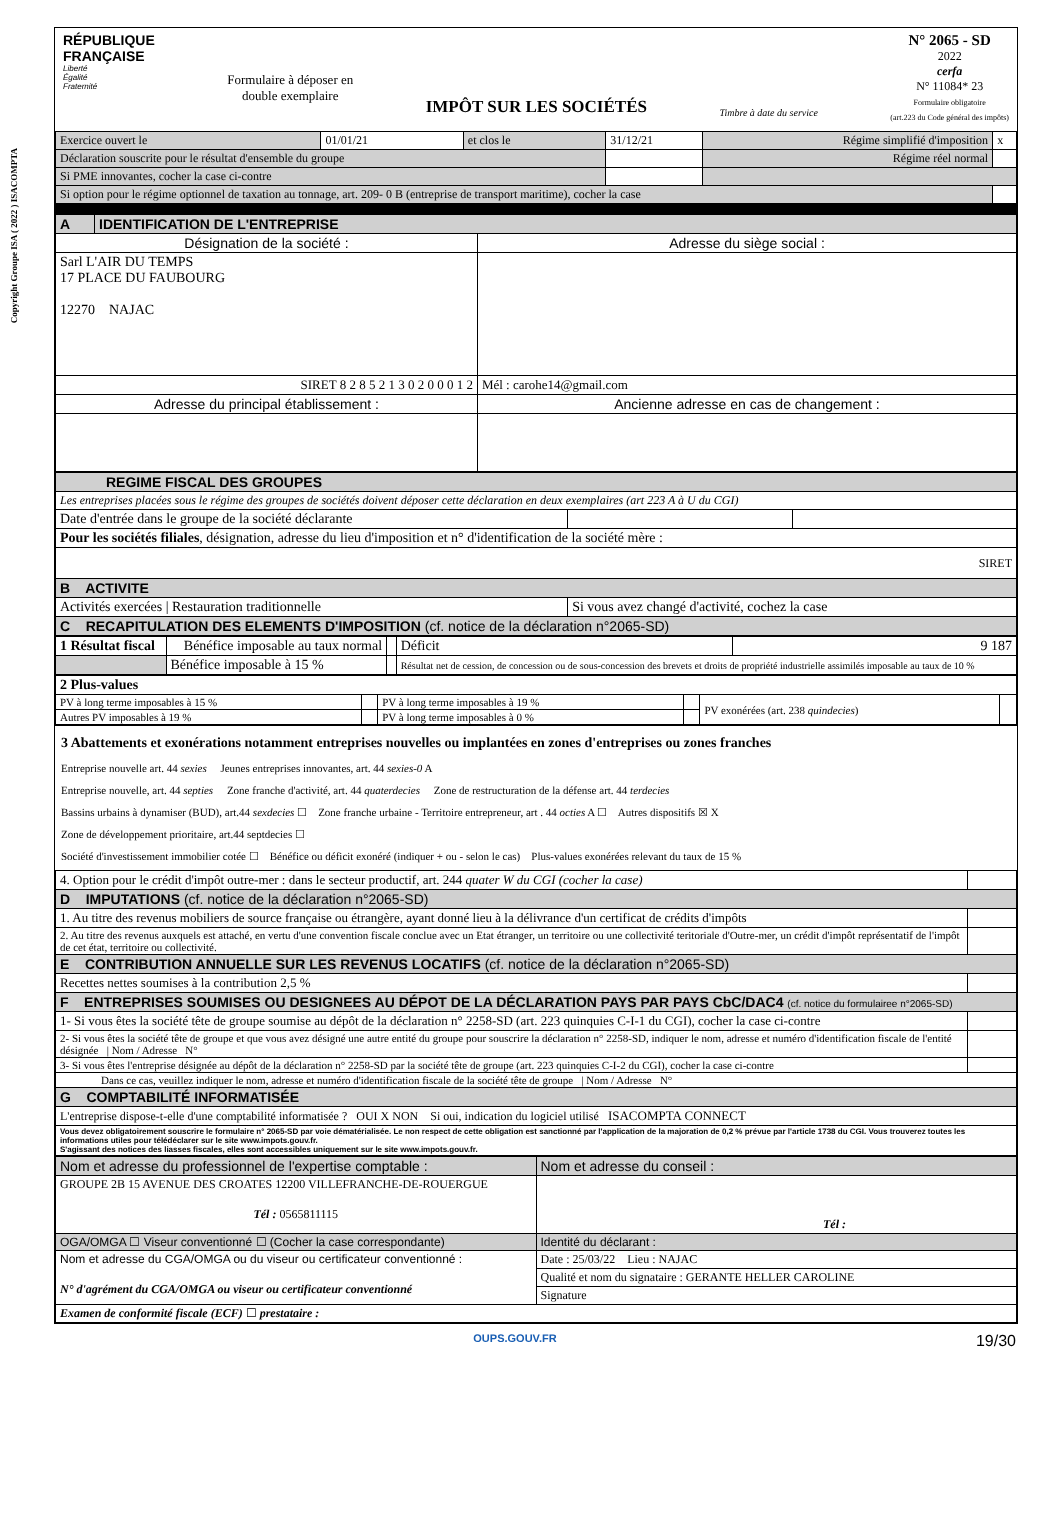Copyright Groupe ISA ( 2022 ) ISACOMPTA
RÉPUBLIQUE
FRANÇAISE
Liberté
Égalité
Fraternité
Formulaire à déposer en
double exemplaire
IMPÔT SUR LES SOCIÉTÉS
Timbre à date du service
N° 2065 - SD
2022
cerfa
N° 11084* 23
Formulaire obligatoire
(art.223 du Code général des impôts)
| Exercice ouvert le | 01/01/21 | et clos le | 31/12/21 | Régime simplifié d'imposition | x |
| Déclaration souscrite pour le résultat d'ensemble du groupe | | | | Régime réel normal | |
| Si PME innovantes, cocher la case ci-contre | | | | | |
| Si option pour le régime optionnel de taxation au tonnage, art. 209- 0 B (entreprise de transport maritime), cocher la case | | | | | |
| A | IDENTIFICATION DE L'ENTREPRISE | |
| Désignation de la société : | | Adresse du siège social : |
| Sarl L'AIR DU TEMPS 17 PLACE DU FAUBOURG 12270 NAJAC | | |
| SIRET 8 2 8 5 2 1 3 0 2 0 0 0 1 2 | | Mél : carohe14@gmail.com |
| Adresse du principal établissement : | | Ancienne adresse en cas de changement : |
| REGIME FISCAL DES GROUPES | | |
| Les entreprises placées sous le régime des groupes de sociétés doivent déposer cette déclaration en deux exemplaires (art 223 A à U du CGI) | | |
| Date d'entrée dans le groupe de la société déclarante | | |
| Pour les sociétés filiales , désignation, adresse du lieu d'imposition et n° d'identification de la société mère : | | |
| SIRET | | |
| B ACTIVITE | | |
| Activités exercées / Restauration traditionnelle | Si vous avez changé d'activité, cochez la case | |
| C RECAPITULATION DES ELEMENTS D'IMPOSITION (cf. notice de la déclaration n°2065-SD) | | |
| 1 Résultat fiscal | Bénéfice imposable au taux normal | | Déficit | 9 187 |
| | Bénéfice imposable à 15 % | | Résultat net de cession, de concession ou de sous-concession des brevets et droits de propriété industrielle assimilés imposable au taux de 10 % | |
| 2 Plus-values | | | | | |
| PV à long terme imposables à 15 % | | PV à long terme imposables à 19 % | | PV exonérées (art. 238 quindecies ) | |
| Autres PV imposables à 19 % | | PV à long terme imposables à 0 % | | | |
3 Abattements et exonérations notamment entreprises nouvelles ou implantées en zones d'entreprises ou zones franches
Entreprise nouvelle art. 44 sexies Jeunes entreprises innovantes, art. 44 sexies-0 A
Entreprise nouvelle, art. 44 septies Zone franche d'activité, art. 44 quaterdecies Zone de restructuration de la défense art. 44 terdecies
Bassins urbains à dynamiser (BUD), art.44 sexdecies ☐ Zone franche urbaine - Territoire entrepreneur, art . 44 octies A ☐ Autres dispositifs ☒ X
Zone de développement prioritaire, art.44 septdecies ☐
Société d'investissement immobilier cotée ☐ Bénéfice ou déficit exonéré (indiquer + ou - selon le cas) Plus-values exonérées relevant du taux de 15 %
| 4. Option pour le crédit d'impôt outre-mer : dans le secteur productif, art. 244 quater W du CGI (cocher la case) | |
| D IMPUTATIONS (cf. notice de la déclaration n°2065-SD) | |
| 1. Au titre des revenus mobiliers de source française ou étrangère, ayant donné lieu à la délivrance d'un certificat de crédits d'impôts | |
| 2. Au titre des revenus auxquels est attaché, en vertu d'une convention fiscale conclue avec un Etat étranger, un territoire ou une collectivité teritoriale d'Outre-mer, un crédit d'impôt représentatif de l'impôt de cet état, territoire ou collectivité. | |
| E CONTRIBUTION ANNUELLE SUR LES REVENUS LOCATIFS (cf. notice de la déclaration n°2065-SD) | |
| Recettes nettes soumises à la contribution 2,5 % | |
| F ENTREPRISES SOUMISES OU DESIGNEES AU DÉPOT DE LA DÉCLARATION PAYS PAR PAYS CbC/DAC4 (cf. notice du formulairee n°2065-SD) | |
| 1- Si vous êtes la société tête de groupe soumise au dépôt de la déclaration n° 2258-SD (art. 223 quinquies C-I-1 du CGI), cocher la case ci-contre | |
| 2- Si vous êtes la société tête de groupe et que vous avez désigné une autre entité du groupe pour souscrire la déclaration n° 2258-SD, indiquer le nom, adresse et numéro d'identification fiscale de l'entité désignée / Nom / Adresse N° | |
| 3- Si vous êtes l'entreprise désignée au dépôt de la déclaration n° 2258-SD par la société tête de groupe (art. 223 quinquies C-I-2 du CGI), cocher la case ci-contre | |
| Dans ce cas, veuillez indiquer le nom, adresse et numéro d'identification fiscale de la société tête de groupe / Nom / Adresse N° | |
| G COMPTABILITÉ INFORMATISÉE | |
| L'entreprise dispose-t-elle d'une comptabilité informatisée ? OUI X NON Si oui, indication du logiciel utilisé ISACOMPTA CONNECT | |
| Vous devez obligatoirement souscrire le formulaire n° 2065-SD par voie dématérialisée. Le non respect de cette obligation est sanctionné par l'application de la majoration de 0,2 % prévue par l'article 1738 du CGI. Vous trouverez toutes les informations utiles pour télédéclarer sur le site www.impots.gouv.fr. S'agissant des notices des liasses fiscales, elles sont accessibles uniquement sur le site www.impots.gouv.fr. | |
| Nom et adresse du professionnel de l'expertise comptable : | Nom et adresse du conseil : |
| GROUPE 2B 15 AVENUE DES CROATES 12200 VILLEFRANCHE-DE-ROUERGUE Tél : 0565811115 | Tél : |
| OGA/OMGA ☐ Viseur conventionné ☐ (Cocher la case correspondante) | Identité du déclarant : |
| Nom et adresse du CGA/OMGA ou du viseur ou certificateur conventionné : N° d'agrément du CGA/OMGA ou viseur ou certificateur conventionné | Date : 25/03/22 Lieu : NAJAC |
| | Qualité et nom du signataire : GERANTE HELLER CAROLINE |
| | Signature |
| Examen de conformité fiscale (ECF) ☐ prestataire : | |
OUPS.GOUV.FR 19/30